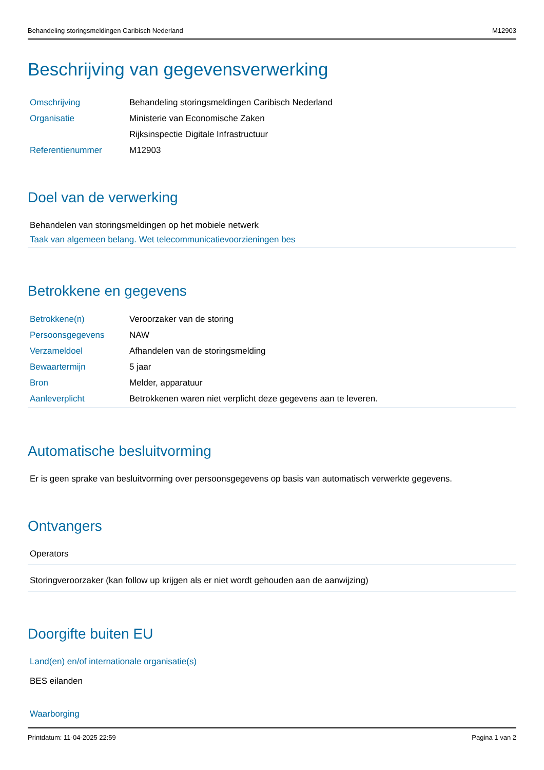Behandeling storingsmeldingen Caribisch Nederland M12903
Beschrijving van gegevensverwerking
| Omschrijving | Behandeling storingsmeldingen Caribisch Nederland |
| Organisatie | Ministerie van Economische Zaken |
| | Rijksinspectie Digitale Infrastructuur |
| Referentienummer | M12903 |
Doel van de verwerking
Behandelen van storingsmeldingen op het mobiele netwerk
Taak van algemeen belang. Wet telecommunicatievoorzieningen bes
Betrokkene en gegevens
| Betrokkene(n) | Veroorzaker van de storing |
| Persoonsgegevens | NAW |
| Verzameldoel | Afhandelen van de storingsmelding |
| Bewaartermijn | 5 jaar |
| Bron | Melder, apparatuur |
| Aanleverplicht | Betrokkenen waren niet verplicht deze gegevens aan te leveren. |
Automatische besluitvorming
Er is geen sprake van besluitvorming over persoonsgegevens op basis van automatisch verwerkte gegevens.
Ontvangers
Operators
Storingveroorzaker (kan follow up krijgen als er niet wordt gehouden aan de aanwijzing)
Doorgifte buiten EU
Land(en) en/of internationale organisatie(s)
BES eilanden
Waarborging
Printdatum: 11-04-2025 22:59 Pagina 1 van 2